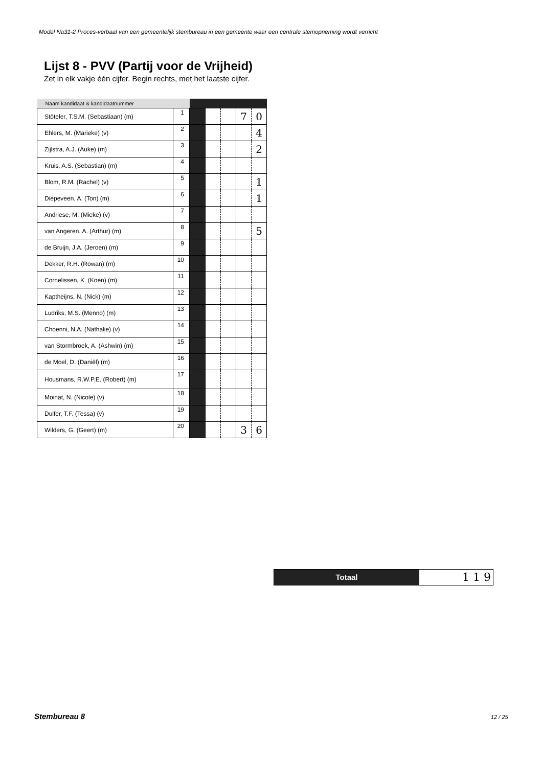Model Na31-2 Proces-verbaal van een gemeentelijk stembureau in een gemeente waar een centrale stemopneming wordt verricht
Lijst 8 - PVV (Partij voor de Vrijheid)
Zet in elk vakje één cijfer. Begin rechts, met het laatste cijfer.
| Naam kandidaat & kandidaatnummer | | | | | | |
| --- | --- | --- | --- | --- | --- | --- |
| Stöteler, T.S.M. (Sebastiaan) (m) | 1 | | | | 7 | 0 |
| Ehlers, M. (Marieke) (v) | 2 | | | | | 4 |
| Zijlstra, A.J. (Auke) (m) | 3 | | | | | 2 |
| Kruis, A.S. (Sebastian) (m) | 4 | | | | | |
| Blom, R.M. (Rachel) (v) | 5 | | | | | 1 |
| Diepeveen, A. (Ton) (m) | 6 | | | | | 1 |
| Andriese, M. (Mieke) (v) | 7 | | | | | |
| van Angeren, A. (Arthur) (m) | 8 | | | | | 5 |
| de Bruijn, J.A. (Jeroen) (m) | 9 | | | | | |
| Dekker, R.H. (Rowan) (m) | 10 | | | | | |
| Cornelissen, K. (Koen) (m) | 11 | | | | | |
| Kaptheijns, N. (Nick) (m) | 12 | | | | | |
| Ludriks, M.S. (Menno) (m) | 13 | | | | | |
| Choenni, N.A. (Nathalie) (v) | 14 | | | | | |
| van Stormbroek, A. (Ashwin) (m) | 15 | | | | | |
| de Moel, D. (Daniël) (m) | 16 | | | | | |
| Housmans, R.W.P.E. (Robert) (m) | 17 | | | | | |
| Moinat, N. (Nicole) (v) | 18 | | | | | |
| Dulfer, T.F. (Tessa) (v) | 19 | | | | | |
| Wilders, G. (Geert) (m) | 20 | | | | 3 | 6 |
Totaal
1 1 9
Stembureau 8 12 / 25